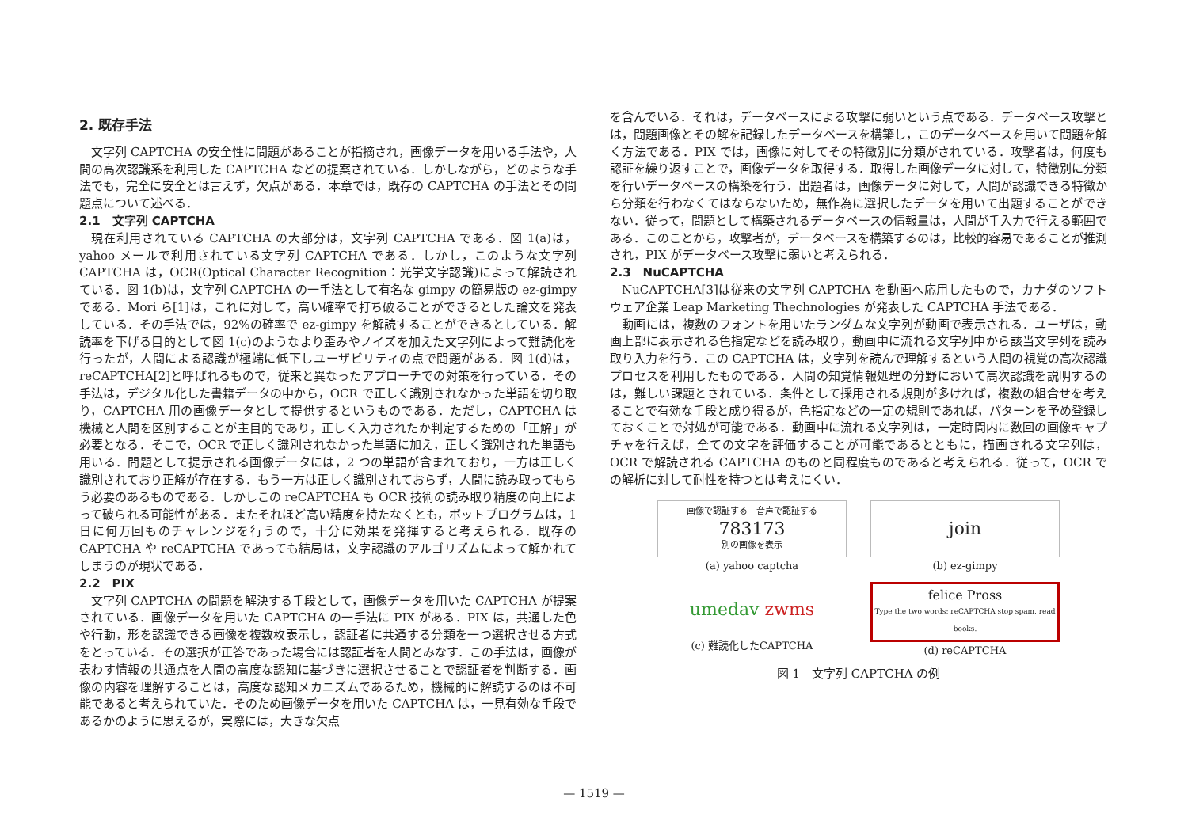2. 既存手法
文字列 CAPTCHA の安全性に問題があることが指摘され，画像データを用いる手法や，人間の高次認識系を利用した CAPTCHA などの提案されている．しかしながら，どのような手法でも，完全に安全とは言えず，欠点がある．本章では，既存の CAPTCHA の手法とその問題点について述べる．
2.1　文字列 CAPTCHA
現在利用されている CAPTCHA の大部分は，文字列 CAPTCHA である．図 1(a)は，yahoo メールで利用されている文字列 CAPTCHA である．しかし，このような文字列 CAPTCHA は，OCR(Optical Character Recognition：光学文字認識)によって解読されている．図 1(b)は，文字列 CAPTCHA の一手法として有名な gimpy の簡易版の ez-gimpy である．Mori ら[1]は，これに対して，高い確率で打ち破ることができるとした論文を発表している．その手法では，92%の確率で ez-gimpy を解読することができるとしている．解読率を下げる目的として図 1(c)のようなより歪みやノイズを加えた文字列によって難読化を行ったが，人間による認識が極端に低下しユーザビリティの点で問題がある．図 1(d)は，reCAPTCHA[2]と呼ばれるもので，従来と異なったアプローチでの対策を行っている．その手法は，デジタル化した書籍データの中から，OCR で正しく識別されなかった単語を切り取り，CAPTCHA 用の画像データとして提供するというものである．ただし，CAPTCHA は機械と人間を区別することが主目的であり，正しく入力されたか判定するための「正解」が必要となる．そこで，OCR で正しく識別されなかった単語に加え，正しく識別された単語も用いる．問題として提示される画像データには，2 つの単語が含まれており，一方は正しく識別されており正解が存在する．もう一方は正しく識別されておらず，人間に読み取ってもらう必要のあるものである．しかしこの reCAPTCHA も OCR 技術の読み取り精度の向上によって破られる可能性がある．またそれほど高い精度を持たなくとも，ボットプログラムは，1 日に何万回ものチャレンジを行うので，十分に効果を発揮すると考えられる．既存の CAPTCHA や reCAPTCHA であっても結局は，文字認識のアルゴリズムによって解かれてしまうのが現状である．
2.2　PIX
文字列 CAPTCHA の問題を解決する手段として，画像データを用いた CAPTCHA が提案されている．画像データを用いた CAPTCHA の一手法に PIX がある．PIX は，共通した色や行動，形を認識できる画像を複数枚表示し，認証者に共通する分類を一つ選択させる方式をとっている．その選択が正答であった場合には認証者を人間とみなす．この手法は，画像が表わす情報の共通点を人間の高度な認知に基づきに選択させることで認証者を判断する．画像の内容を理解することは，高度な認知メカニズムであるため，機械的に解読するのは不可能であると考えられていた．そのため画像データを用いた CAPTCHA は，一見有効な手段であるかのように思えるが，実際には，大きな欠点
を含んでいる．それは，データベースによる攻撃に弱いという点である．データベース攻撃とは，問題画像とその解を記録したデータベースを構築し，このデータベースを用いて問題を解く方法である．PIX では，画像に対してその特徴別に分類がされている．攻撃者は，何度も認証を繰り返すことで，画像データを取得する．取得した画像データに対して，特徴別に分類を行いデータベースの構築を行う．出題者は，画像データに対して，人間が認識できる特徴から分類を行わなくてはならないため，無作為に選択したデータを用いて出題することができない．従って，問題として構築されるデータベースの情報量は，人間が手入力で行える範囲である．このことから，攻撃者が，データベースを構築するのは，比較的容易であることが推測され，PIX がデータベース攻撃に弱いと考えられる．
2.3　NuCAPTCHA
NuCAPTCHA[3]は従来の文字列 CAPTCHA を動画へ応用したもので，カナダのソフトウェア企業 Leap Marketing Thechnologies が発表した CAPTCHA 手法である．
動画には，複数のフォントを用いたランダムな文字列が動画で表示される．ユーザは，動画上部に表示される色指定などを読み取り，動画中に流れる文字列中から該当文字列を読み取り入力を行う．この CAPTCHA は，文字列を読んで理解するという人間の視覚の高次認識プロセスを利用したものである．人間の知覚情報処理の分野において高次認識を説明するのは，難しい課題とされている．条件として採用される規則が多ければ，複数の組合せを考えることで有効な手段と成り得るが，色指定などの一定の規則であれば，パターンを予め登録しておくことで対処が可能である．動画中に流れる文字列は，一定時間内に数回の画像キャプチャを行えば，全ての文字を評価することが可能であるとともに，描画される文字列は，OCR で解読される CAPTCHA のものと同程度ものであると考えられる．従って，OCR での解析に対して耐性を持つとは考えにくい．
画像で認証する　音声で認証する
783173
別の画像を表示
(a) yahoo captcha
join
(b) ez-gimpy
umedav zwms
(c) 難読化したCAPTCHA
felice Pross
Type the two words: reCAPTCHA stop spam. read books.
(d) reCAPTCHA
図 1　文字列 CAPTCHA の例
— 1519 —